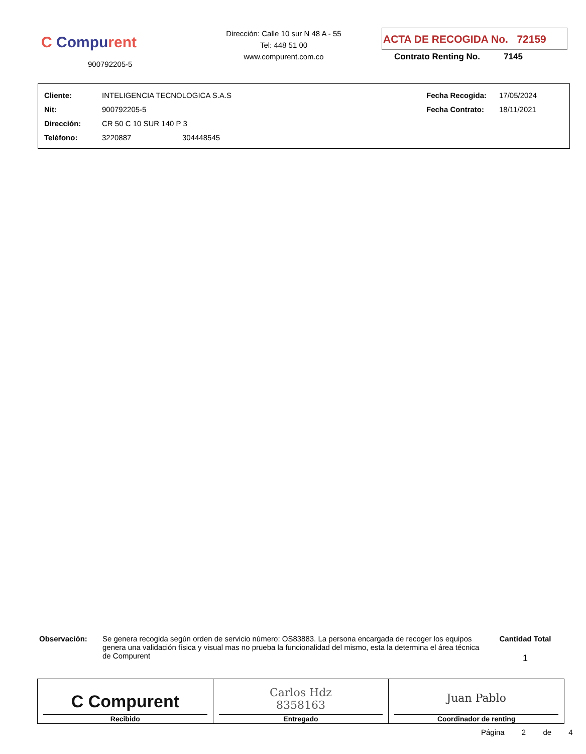C Compurent
900792205-5
Dirección: Calle 10 sur N 48 A - 55
Tel: 448 51 00
www.compurent.com.co
ACTA DE RECOGIDA No. 72159
Contrato Renting No. 7145
| Cliente: | INTELIGENCIA TECNOLOGICA S.A.S | | Fecha Recogida: | 17/05/2024 |
| Nit: | 900792205-5 | | Fecha Contrato: | 18/11/2021 |
| Dirección: | CR 50 C 10 SUR 140 P 3 | | | |
| Teléfono: | 3220887 | 304448545 | | |
Observación: Se genera recogida según orden de servicio número: OS83883. La persona encargada de recoger los equipos genera una validación física y visual mas no prueba la funcionalidad del mismo, esta la determina el área técnica de Compurent
Cantidad Total
1
| C Compurent Recibido | Carlos Hdz 8358163 Entregado | Juan Pablo Coordinador de renting |
Página 2 de 4